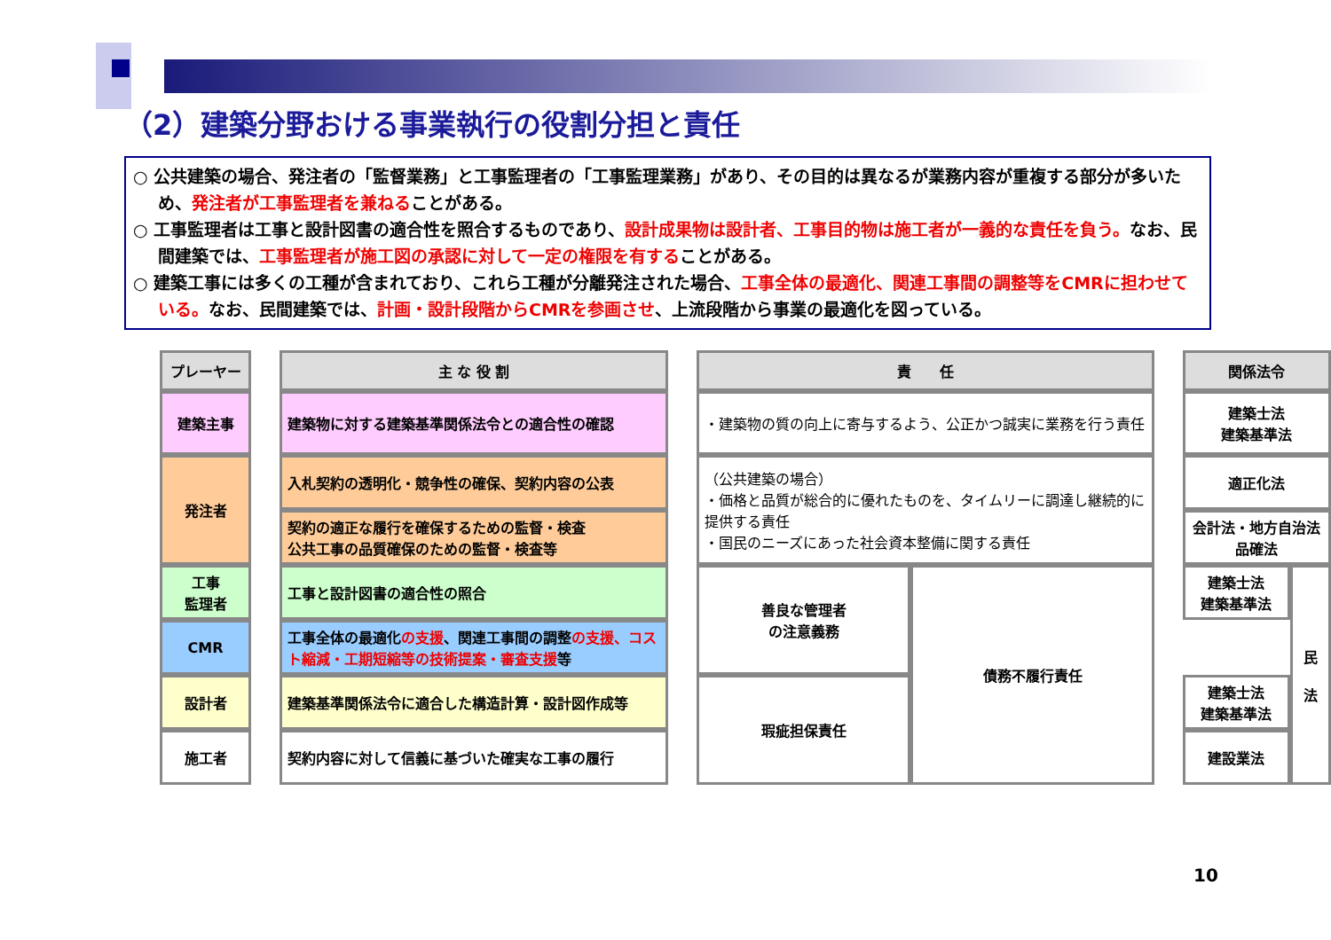（2）建築分野おける事業執行の役割分担と責任
○ 公共建築の場合、発注者の「監督業務」と工事監理者の「工事監理業務」があり、その目的は異なるが業務内容が重複する部分が多いため、発注者が工事監理者を兼ねることがある。
○ 工事監理者は工事と設計図書の適合性を照合するものであり、設計成果物は設計者、工事目的物は施工者が一義的な責任を負う。なお、民間建築では、工事監理者が施工図の承認に対して一定の権限を有することがある。
○ 建築工事には多くの工種が含まれており、これら工種が分離発注された場合、工事全体の最適化、関連工事間の調整等をCMRに担わせている。なお、民間建築では、計画・設計段階からCMRを参画させ、上流段階から事業の最適化を図っている。
| プレーヤー | | 主 な 役 割 | | 責 任 | | | 関係法令 | |
| 建築主事 | | 建築物に対する建築基準関係法令との適合性の確認 | | ・建築物の質の向上に寄与するよう、公正かつ誠実に業務を行う責任 | | | 建築士法 建築基準法 | |
| 発注者 | | 入札契約の透明化・競争性の確保、契約内容の公表 | | （公共建築の場合） ・価格と品質が総合的に優れたものを、タイムリーに調達し継続的に提供する責任 ・国民のニーズにあった社会資本整備に関する責任 | | | 適正化法 | |
| | | 契約の適正な履行を確保するための監督・検査 公共工事の品質確保のための監督・検査等 | | | | | 会計法・地方自治法 品確法 | |
| 工事 監理者 | | 工事と設計図書の適合性の照合 | | 善良な管理者 の注意義務 | 債務不履行責任 | | 建築士法 建築基準法 | 民 法 |
| CMR | | 工事全体の最適化 の支援 、関連工事間の調整 の支援、コスト縮減・工期短縮等の技術提案・審査支援 等 | | | | | | |
| 設計者 | | 建築基準関係法令に適合した構造計算・設計図作成等 | | 瑕疵担保責任 | | | 建築士法 建築基準法 | |
| 施工者 | | 契約内容に対して信義に基づいた確実な工事の履行 | | | | | 建設業法 | |
10